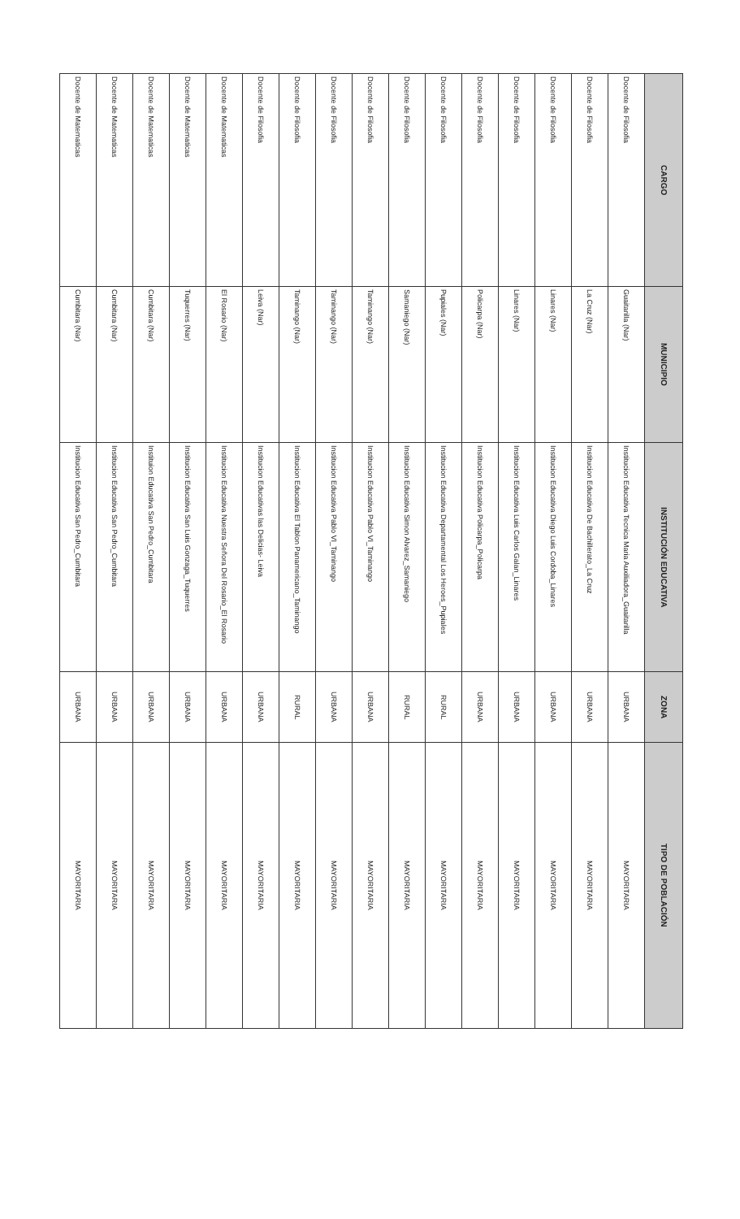| CARGO | MUNICIPIO | INSTITUCIÓN EDUCATIVA | ZONA | TIPO DE POBLACIÓN |
| --- | --- | --- | --- | --- |
| Docente de Filosofia | Guaitarilla (Nar) | Institucion Educativa Tecnica Maria Auxiliadora_Guaitarilla | URBANA | MAYORITARIA |
| Docente de Filosofia | La Cruz (Nar) | Institucion Educativa De Bachillerato_La Cruz | URBANA | MAYORITARIA |
| Docente de Filosofia | Linares (Nar) | Institucion Educativa Diego Luis Cordoba_Linares | URBANA | MAYORITARIA |
| Docente de Filosofia | Linares (Nar) | Institucion Educativa Luis Carlos Galan_Linares | URBANA | MAYORITARIA |
| Docente de Filosofia | Policarpa (Nar) | Institucion Educativa Policarpa_Policarpa | URBANA | MAYORITARIA |
| Docente de Filosofia | Pupiales (Nar) | Institucion Educativa Departamental Los Heroes_Pupiales | RURAL | MAYORITARIA |
| Docente de Filosofia | Samaniego (Nar) | Institucion Educativa Simon Alvarez_Samaniego | RURAL | MAYORITARIA |
| Docente de Filosofia | Taminango (Nar) | Institucion Educativa Pablo VI_Taminango | URBANA | MAYORITARIA |
| Docente de Filosofia | Taminango (Nar) | Institucion Educativa Pablo VI_Taminango | URBANA | MAYORITARIA |
| Docente de Filosofia | Taminango (Nar) | Institucion Educativa El Tablon Panamericano_Taminango | RURAL | MAYORITARIA |
| Docente de Filosofia | Leiva (Nar) | Institucion Educativas las Delicias- Leiva | URBANA | MAYORITARIA |
| Docente de Matematicas | El Rosario (Nar) | Institucion Educativa Nuestra Señora Del Rosario_El Rosario | URBANA | MAYORITARIA |
| Docente de Matematicas | Tuquerres (Nar) | Institucion Educativa San Luis Gonzaga_Tuquerres | URBANA | MAYORITARIA |
| Docente de Matematicas | Cumbitara (Nar) | Instituion Educativa San Pedro_Cumbitara | URBANA | MAYORITARIA |
| Docente de Matematicas | Cumbitara (Nar) | Institucion Educativa San Pedro_Cumbitara | URBANA | MAYORITARIA |
| Docente de Matematicas | Cumbitara (Nar) | Institucion Educativa San Pedro_Cumbitara | URBANA | MAYORITARIA |